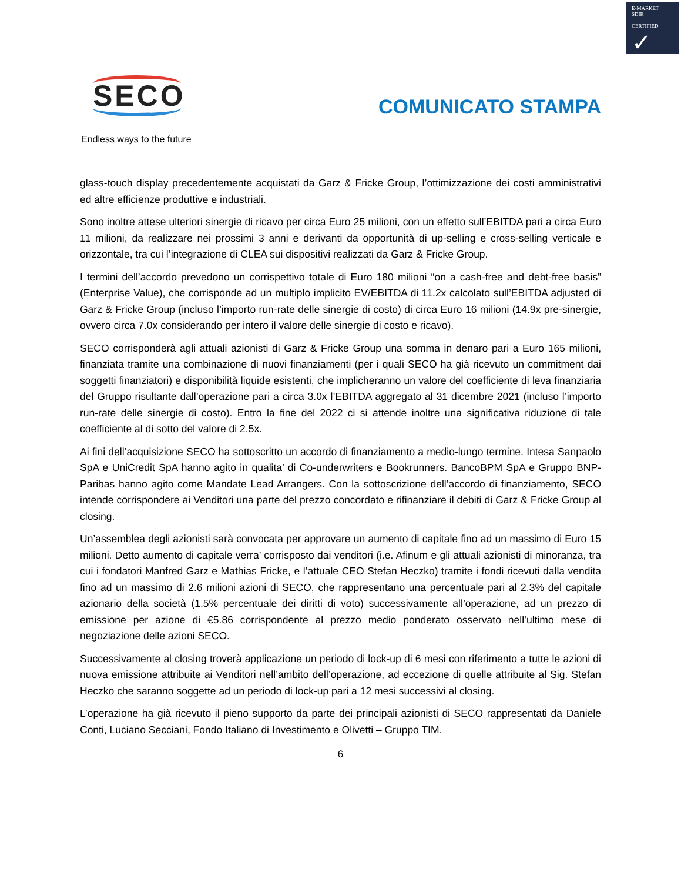E-MARKET
SDIR
CERTIFIED ✓
SECO
Endless ways to the future
COMUNICATO STAMPA
glass-touch display precedentemente acquistati da Garz & Fricke Group, l’ottimizzazione dei costi amministrativi ed altre efficienze produttive e industriali.
Sono inoltre attese ulteriori sinergie di ricavo per circa Euro 25 milioni, con un effetto sull’EBITDA pari a circa Euro 11 milioni, da realizzare nei prossimi 3 anni e derivanti da opportunità di up-selling e cross-selling verticale e orizzontale, tra cui l’integrazione di CLEA sui dispositivi realizzati da Garz & Fricke Group.
I termini dell’accordo prevedono un corrispettivo totale di Euro 180 milioni “on a cash-free and debt-free basis” (Enterprise Value), che corrisponde ad un multiplo implicito EV/EBITDA di 11.2x calcolato sull’EBITDA adjusted di Garz & Fricke Group (incluso l’importo run-rate delle sinergie di costo) di circa Euro 16 milioni (14.9x pre-sinergie, ovvero circa 7.0x considerando per intero il valore delle sinergie di costo e ricavo).
SECO corrisponderà agli attuali azionisti di Garz & Fricke Group una somma in denaro pari a Euro 165 milioni, finanziata tramite una combinazione di nuovi finanziamenti (per i quali SECO ha già ricevuto un commitment dai soggetti finanziatori) e disponibilità liquide esistenti, che implicheranno un valore del coefficiente di leva finanziaria del Gruppo risultante dall’operazione pari a circa 3.0x l’EBITDA aggregato al 31 dicembre 2021 (incluso l’importo run-rate delle sinergie di costo). Entro la fine del 2022 ci si attende inoltre una significativa riduzione di tale coefficiente al di sotto del valore di 2.5x.
Ai fini dell’acquisizione SECO ha sottoscritto un accordo di finanziamento a medio-lungo termine. Intesa Sanpaolo SpA e UniCredit SpA hanno agito in qualita’ di Co-underwriters e Bookrunners. BancoBPM SpA e Gruppo BNP-Paribas hanno agito come Mandate Lead Arrangers. Con la sottoscrizione dell’accordo di finanziamento, SECO intende corrispondere ai Venditori una parte del prezzo concordato e rifinanziare il debiti di Garz & Fricke Group al closing.
Un’assemblea degli azionisti sarà convocata per approvare un aumento di capitale fino ad un massimo di Euro 15 milioni. Detto aumento di capitale verra’ corrisposto dai venditori (i.e. Afinum e gli attuali azionisti di minoranza, tra cui i fondatori Manfred Garz e Mathias Fricke, e l’attuale CEO Stefan Heczko) tramite i fondi ricevuti dalla vendita fino ad un massimo di 2.6 milioni azioni di SECO, che rappresentano una percentuale pari al 2.3% del capitale azionario della società (1.5% percentuale dei diritti di voto) successivamente all’operazione, ad un prezzo di emissione per azione di €5.86 corrispondente al prezzo medio ponderato osservato nell’ultimo mese di negoziazione delle azioni SECO.
Successivamente al closing troverà applicazione un periodo di lock-up di 6 mesi con riferimento a tutte le azioni di nuova emissione attribuite ai Venditori nell’ambito dell’operazione, ad eccezione di quelle attribuite al Sig. Stefan Heczko che saranno soggette ad un periodo di lock-up pari a 12 mesi successivi al closing.
L’operazione ha già ricevuto il pieno supporto da parte dei principali azionisti di SECO rappresentati da Daniele Conti, Luciano Secciani, Fondo Italiano di Investimento e Olivetti – Gruppo TIM.
6